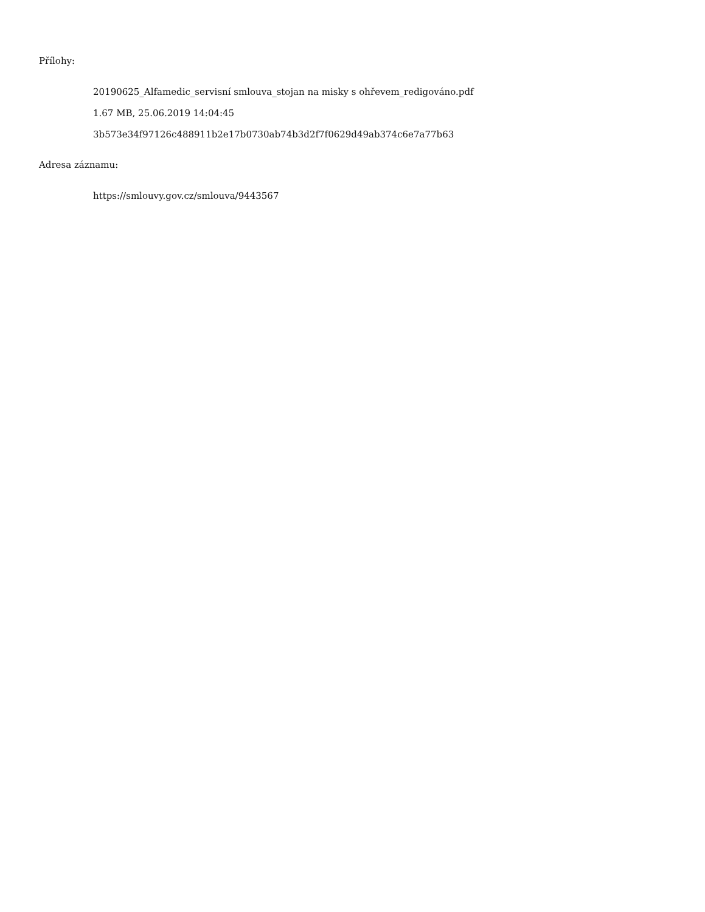Přílohy:
20190625_Alfamedic_servisní smlouva_stojan na misky s ohřevem_redigováno.pdf
1.67 MB, 25.06.2019 14:04:45
3b573e34f97126c488911b2e17b0730ab74b3d2f7f0629d49ab374c6e7a77b63
Adresa záznamu:
https://smlouvy.gov.cz/smlouva/9443567